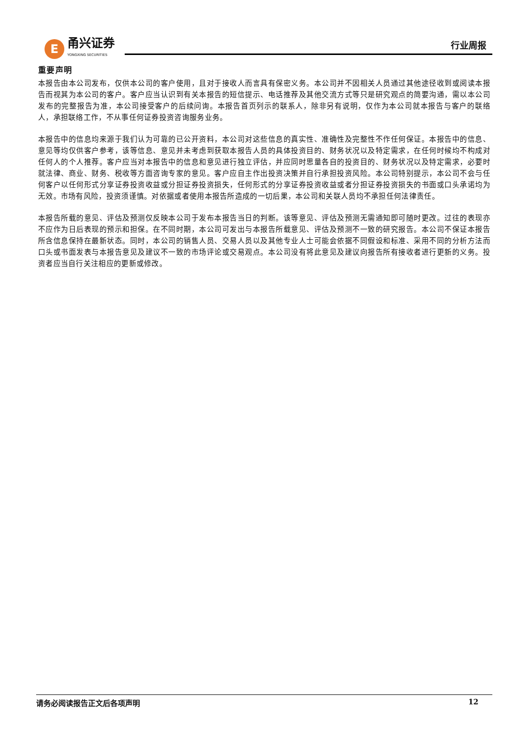E
甬兴证券
YONGXING SECURITIES
行业周报
重要声明
本报告由本公司发布，仅供本公司的客户使用，且对于接收人而言具有保密义务。本公司并不因相关人员通过其他途径收到或阅读本报告而视其为本公司的客户。客户应当认识到有关本报告的短信提示、电话推荐及其他交流方式等只是研究观点的简要沟通，需以本公司发布的完整报告为准，本公司接受客户的后续问询。本报告首页列示的联系人，除非另有说明，仅作为本公司就本报告与客户的联络人，承担联络工作，不从事任何证券投资咨询服务业务。
本报告中的信息均来源于我们认为可靠的已公开资料，本公司对这些信息的真实性、准确性及完整性不作任何保证。本报告中的信息、意见等均仅供客户参考，该等信息、意见并未考虑到获取本报告人员的具体投资目的、财务状况以及特定需求，在任何时候均不构成对任何人的个人推荐。客户应当对本报告中的信息和意见进行独立评估，并应同时思量各自的投资目的、财务状况以及特定需求，必要时就法律、商业、财务、税收等方面咨询专家的意见。客户应自主作出投资决策并自行承担投资风险。本公司特别提示，本公司不会与任何客户以任何形式分享证券投资收益或分担证券投资损失，任何形式的分享证券投资收益或者分担证券投资损失的书面或口头承诺均为无效。市场有风险，投资须谨慎。对依据或者使用本报告所造成的一切后果，本公司和关联人员均不承担任何法律责任。
本报告所载的意见、评估及预测仅反映本公司于发布本报告当日的判断。该等意见、评估及预测无需通知即可随时更改。过往的表现亦不应作为日后表现的预示和担保。在不同时期，本公司可发出与本报告所载意见、评估及预测不一致的研究报告。本公司不保证本报告所含信息保持在最新状态。同时，本公司的销售人员、交易人员以及其他专业人士可能会依据不同假设和标准、采用不同的分析方法而口头或书面发表与本报告意见及建议不一致的市场评论或交易观点。本公司没有将此意见及建议向报告所有接收者进行更新的义务。投资者应当自行关注相应的更新或修改。
请务必阅读报告正文后各项声明 12